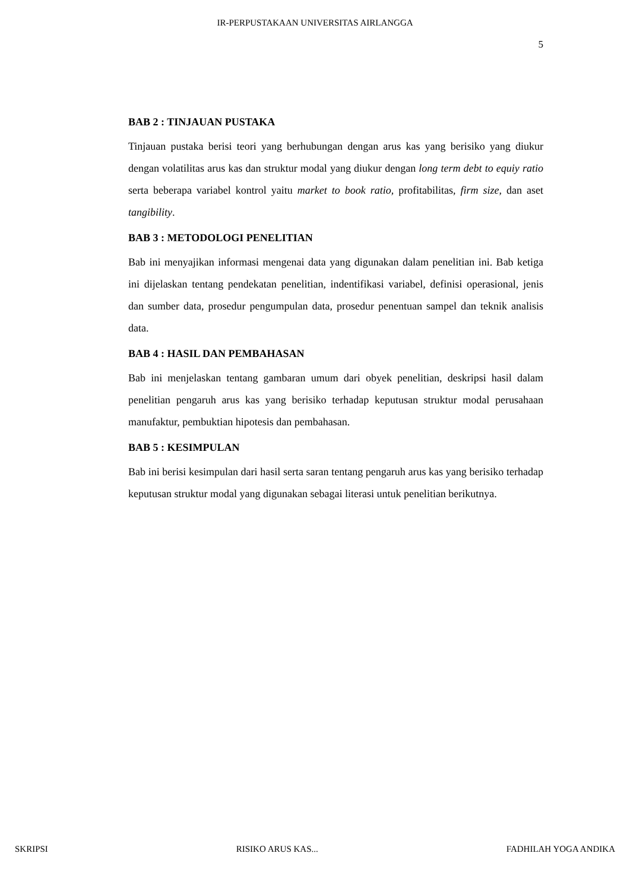IR-PERPUSTAKAAN UNIVERSITAS AIRLANGGA
5
BAB 2 : TINJAUAN PUSTAKA
Tinjauan pustaka berisi teori yang berhubungan dengan arus kas yang berisiko yang diukur dengan volatilitas arus kas dan struktur modal yang diukur dengan long term debt to equiy ratio serta beberapa variabel kontrol yaitu market to book ratio, profitabilitas, firm size, dan aset tangibility.
BAB 3 : METODOLOGI PENELITIAN
Bab ini menyajikan informasi mengenai data yang digunakan dalam penelitian ini. Bab ketiga ini dijelaskan tentang pendekatan penelitian, indentifikasi variabel, definisi operasional, jenis dan sumber data, prosedur pengumpulan data, prosedur penentuan sampel dan teknik analisis data.
BAB 4 : HASIL DAN PEMBAHASAN
Bab ini menjelaskan tentang gambaran umum dari obyek penelitian, deskripsi hasil dalam penelitian pengaruh arus kas yang berisiko terhadap keputusan struktur modal perusahaan manufaktur, pembuktian hipotesis dan pembahasan.
BAB 5 : KESIMPULAN
Bab ini berisi kesimpulan dari hasil serta saran tentang pengaruh arus kas yang berisiko terhadap keputusan struktur modal yang digunakan sebagai literasi untuk penelitian berikutnya.
SKRIPSI RISIKO ARUS KAS... FADHILAH YOGA ANDIKA